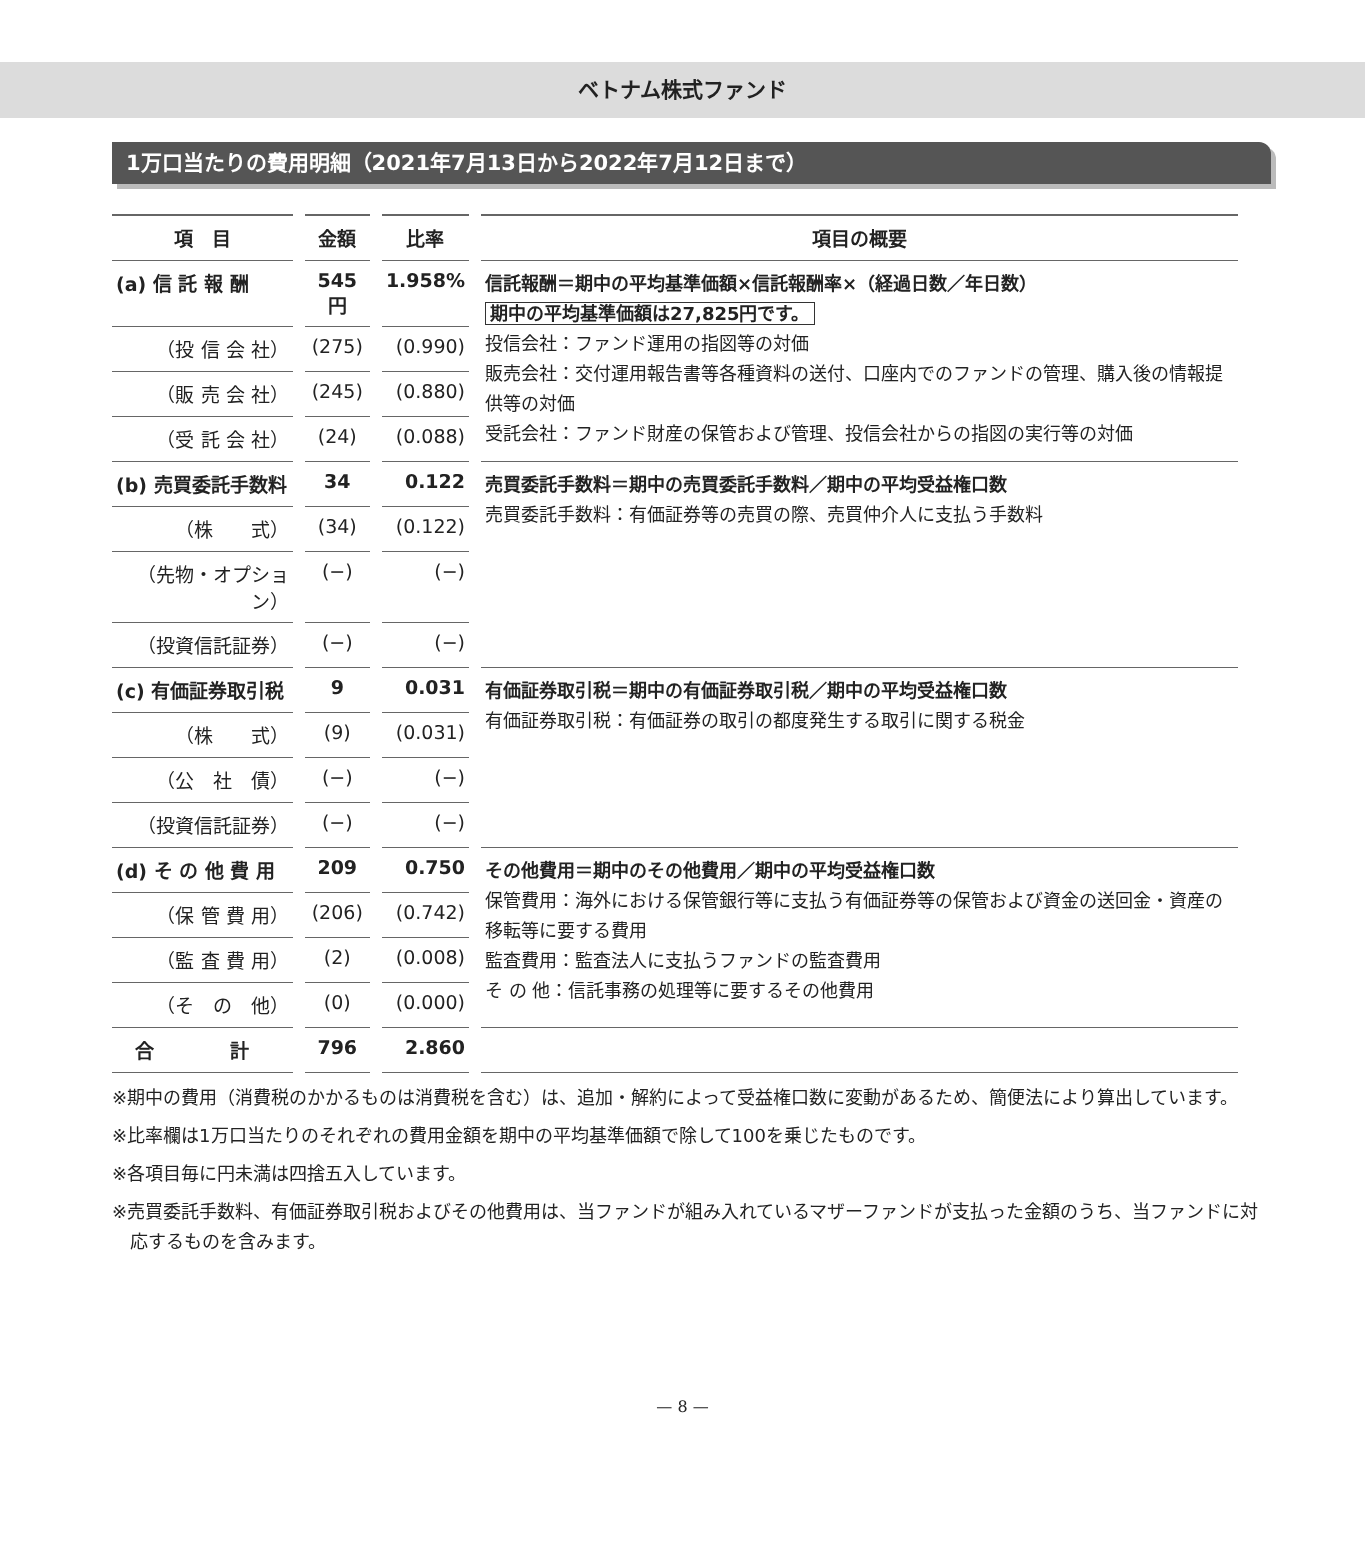ベトナム株式ファンド
1万口当たりの費用明細（2021年7月13日から2022年7月12日まで）
| 項 目 | 金額 | 比率 | 項目の概要 |
| --- | --- | --- | --- |
| (a) 信 託 報 酬 | 545円 | 1.958% | 信託報酬＝期中の平均基準価額×信託報酬率×（経過日数／年日数） 期中の平均基準価額は27,825円です。 投信会社：ファンド運用の指図等の対価 販売会社：交付運用報告書等各種資料の送付、口座内でのファンドの管理、購入後の情報提供等の対価 受託会社：ファンド財産の保管および管理、投信会社からの指図の実行等の対価 |
| （投 信 会 社） | (275) | (0.990) | |
| （販 売 会 社） | (245) | (0.880) | |
| （受 託 会 社） | (24) | (0.088) | |
| (b) 売買委託手数料 | 34 | 0.122 | 売買委託手数料＝期中の売買委託手数料／期中の平均受益権口数 売買委託手数料：有価証券等の売買の際、売買仲介人に支払う手数料 |
| （株 式） | (34) | (0.122) | |
| （先物・オプション） | (−) | (−) | |
| （投資信託証券） | (−) | (−) | |
| (c) 有価証券取引税 | 9 | 0.031 | 有価証券取引税＝期中の有価証券取引税／期中の平均受益権口数 有価証券取引税：有価証券の取引の都度発生する取引に関する税金 |
| （株 式） | (9) | (0.031) | |
| （公 社 債） | (−) | (−) | |
| （投資信託証券） | (−) | (−) | |
| (d) そ の 他 費 用 | 209 | 0.750 | その他費用＝期中のその他費用／期中の平均受益権口数 保管費用：海外における保管銀行等に支払う有価証券等の保管および資金の送回金・資産の移転等に要する費用 監査費用：監査法人に支払うファンドの監査費用 そ の 他：信託事務の処理等に要するその他費用 |
| （保 管 費 用） | (206) | (0.742) | |
| （監 査 費 用） | (2) | (0.008) | |
| （そ の 他） | (0) | (0.000) | |
| 合 計 | 796 | 2.860 | |
※期中の費用（消費税のかかるものは消費税を含む）は、追加・解約によって受益権口数に変動があるため、簡便法により算出しています。
※比率欄は1万口当たりのそれぞれの費用金額を期中の平均基準価額で除して100を乗じたものです。
※各項目毎に円未満は四捨五入しています。
※売買委託手数料、有価証券取引税およびその他費用は、当ファンドが組み入れているマザーファンドが支払った金額のうち、当ファンドに対応するものを含みます。
— 8 —